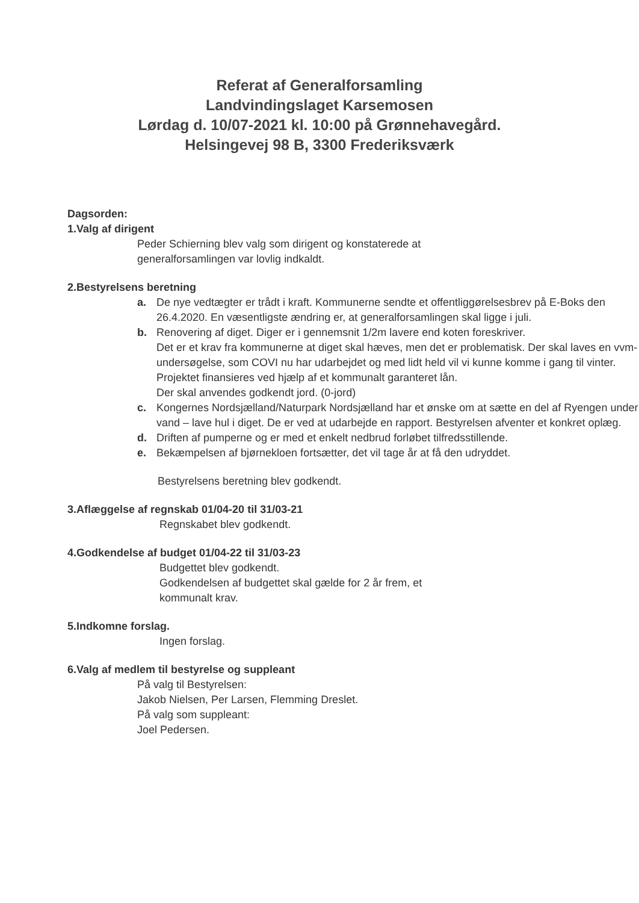Referat af Generalforsamling
Landvindingslaget Karsemosen
Lørdag d. 10/07-2021 kl. 10:00 på Grønnehavegård.
Helsingevej 98 B, 3300 Frederiksværk
Dagsorden:
1.Valg af dirigent
Peder Schierning blev valg som dirigent og konstaterede at
generalforsamlingen var lovlig indkaldt.
2.Bestyrelsens beretning
a. De nye vedtægter er trådt i kraft. Kommunerne sendte et offentliggørelsesbrev på E-Boks den 26.4.2020. En væsentligste ændring er, at generalforsamlingen skal ligge i juli.
b. Renovering af diget. Diger er i gennemsnit 1/2m lavere end koten foreskriver.
Det er et krav fra kommunerne at diget skal hæves, men det er problematisk. Der skal laves en vvm-undersøgelse, som COVI nu har udarbejdet og med lidt held vil vi kunne komme i gang til vinter.
Projektet finansieres ved hjælp af et kommunalt garanteret lån.
Der skal anvendes godkendt jord. (0-jord)
c. Kongernes Nordsjælland/Naturpark Nordsjælland har et ønske om at sætte en del af Ryengen under vand – lave hul i diget. De er ved at udarbejde en rapport. Bestyrelsen afventer et konkret oplæg.
d. Driften af pumperne og er med et enkelt nedbrud forløbet tilfredsstillende.
e. Bekæmpelsen af bjørnekloen fortsætter, det vil tage år at få den udryddet.
Bestyrelsens beretning blev godkendt.
3.Aflæggelse af regnskab 01/04-20 til 31/03-21
Regnskabet blev godkendt.
4.Godkendelse af budget 01/04-22 til 31/03-23
Budgettet blev godkendt.
Godkendelsen af budgettet skal gælde for 2 år frem, et
kommunalt krav.
5.Indkomne forslag.
Ingen forslag.
6.Valg af medlem til bestyrelse og suppleant
På valg til Bestyrelsen:
Jakob Nielsen, Per Larsen, Flemming Dreslet.
På valg som suppleant:
Joel Pedersen.